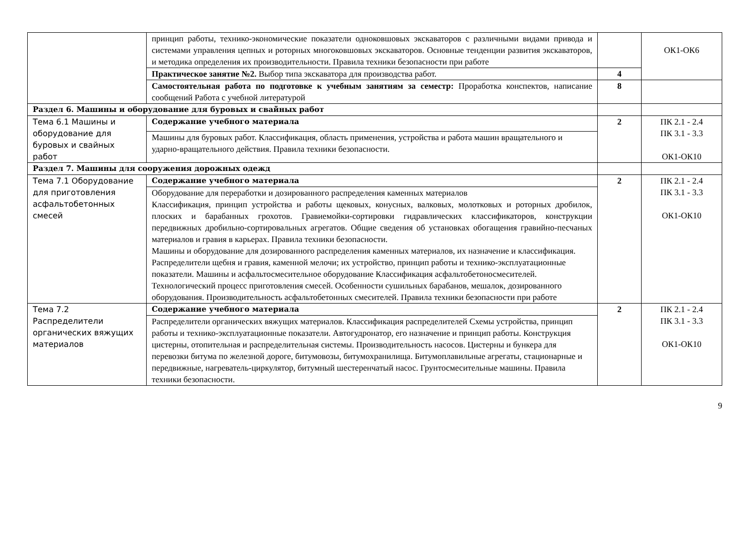| | принцип работы, технико-экономические показатели одноковшовых экскаваторов с различными видами привода и системами управления цепных и роторных многоковшовых экскаваторов. Основные тенденции развития экскаваторов, и методика определения их производительности. Правила техники безопасности при работе | | ОК1-ОК6 |
| | Практическое занятие №2. Выбор типа экскаватора для производства работ. | 4 | |
| | Самостоятельная работа по подготовке к учебным занятиям за семестр: Проработка конспектов, написание сообщений Работа с учебной литературой | 8 | |
| Раздел 6. Машины и оборудование для буровых и свайных работ | | | |
| Тема 6.1 Машины и оборудование для буровых и свайных работ | Содержание учебного материала | 2 | ПК 2.1 - 2.4 ПК 3.1 - 3.3 ОК1-ОК10 |
| | Машины для буровых работ. Классификация, область применения, устройства и работа машин вращательного и ударно-вращательного действия. Правила техники безопасности. | | |
| Раздел 7. Машины для сооружения дорожных одежд | | | |
| Тема 7.1 Оборудование для приготовления асфальтобетонных смесей | Содержание учебного материала | 2 | ПК 2.1 - 2.4 ПК 3.1 - 3.3 ОК1-ОК10 |
| | Оборудование для переработки и дозированного распределения каменных материалов Классификация, принцип устройства и работы щековых, конусных, валковых, молотковых и роторных дробилок, плоских и барабанных грохотов. Гравиемойки-сортировки гидравлических классификаторов, конструкции передвижных дробильно-сортировальных агрегатов. Общие сведения об установках обогащения гравийно-песчаных материалов и гравия в карьерах. Правила техники безопасности. Машины и оборудование для дозированного распределения каменных материалов, их назначение и классификация. Распределители щебня и гравия, каменной мелочи; их устройство, принцип работы и технико-эксплуатационные показатели. Машины и асфальтосмесительное оборудование Классификация асфальтобетоносмесителей. Технологический процесс приготовления смесей. Особенности сушильных барабанов, мешалок, дозированного оборудования. Производительность асфальтобетонных смесителей. Правила техники безопасности при работе | | |
| Тема 7.2 Распределители органических вяжущих материалов | Содержание учебного материала | 2 | ПК 2.1 - 2.4 ПК 3.1 - 3.3 ОК1-ОК10 |
| | Распределители органических вяжущих материалов. Классификация распределителей Схемы устройства, принцип работы и технико-эксплуатационные показатели. Автогудронатор, его назначение и принцип работы. Конструкция цистерны, отопительная и распределительная системы. Производительность насосов. Цистерны и бункера для перевозки битума по железной дороге, битумовозы, битумохранилища. Битумоплавильные агрегаты, стационарные и передвижные, нагреватель-циркулятор, битумный шестеренчатый насос. Грунтосмесительные машины. Правила техники безопасности. | | |
9